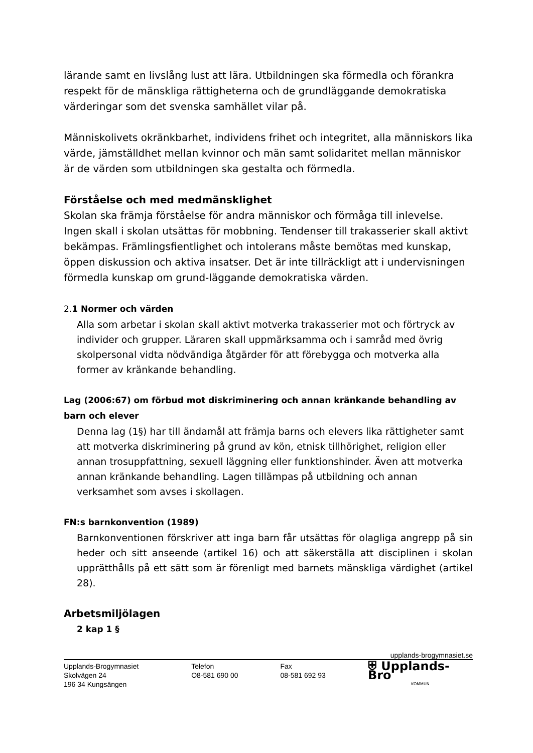lärande samt en livslång lust att lära. Utbildningen ska förmedla och förankra respekt för de mänskliga rättigheterna och de grundläggande demokratiska värderingar som det svenska samhället vilar på.
Människolivets okränkbarhet, individens frihet och integritet, alla människors lika värde, jämställdhet mellan kvinnor och män samt solidaritet mellan människor är de värden som utbildningen ska gestalta och förmedla.
Förståelse och med medmänsklighet
Skolan ska främja förståelse för andra människor och förmåga till inlevelse. Ingen skall i skolan utsättas för mobbning. Tendenser till trakasserier skall aktivt bekämpas. Främlingsfientlighet och intolerans måste bemötas med kunskap, öppen diskussion och aktiva insatser. Det är inte tillräckligt att i undervisningen förmedla kunskap om grund-läggande demokratiska värden.
2. 1 Normer och värden
Alla som arbetar i skolan skall aktivt motverka trakasserier mot och förtryck av individer och grupper. Läraren skall uppmärksamma och i samråd med övrig skolpersonal vidta nödvändiga åtgärder för att förebygga och motverka alla former av kränkande behandling.
Lag (2006:67) om förbud mot diskriminering och annan kränkande behandling av barn och elever
Denna lag (1§) har till ändamål att främja barns och elevers lika rättigheter samt att motverka diskriminering på grund av kön, etnisk tillhörighet, religion eller annan trosuppfattning, sexuell läggning eller funktionshinder. Även att motverka annan kränkande behandling. Lagen tillämpas på utbildning och annan verksamhet som avses i skollagen.
FN:s barnkonvention (1989)
Barnkonventionen förskriver att inga barn får utsättas för olagliga angrepp på sin heder och sitt anseende (artikel 16) och att säkerställa att disciplinen i skolan upprätthålls på ett sätt som är förenligt med barnets mänskliga värdighet (artikel 28).
Arbetsmiljölagen
2 kap 1 §
upplands-brogymnasiet.se
Upplands-Brogymnasiet
Skolvägen 24
196 34 Kungsängen
Telefon
O8-581 690 00
Fax
08-581 692 93
⛨ Upplands-Bro
KOMMUN